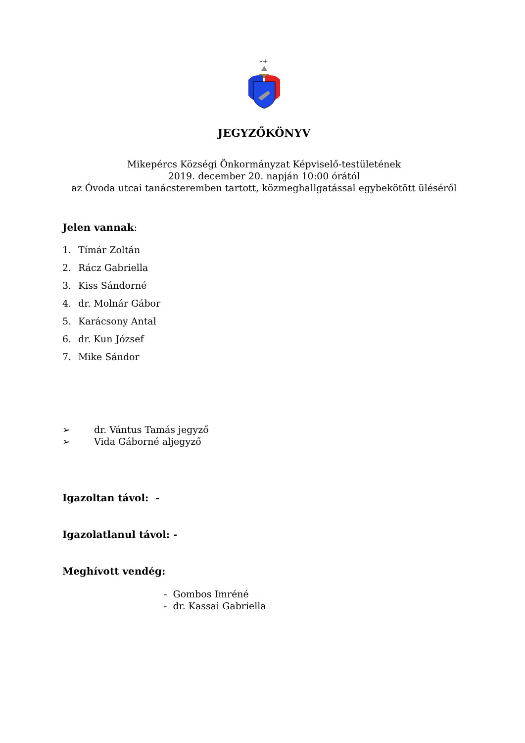-+
JEGYZŐKÖNYV
Mikepércs Községi Önkormányzat Képviselő-testületének
2019. december 20. napján 10:00 órától
az Óvoda utcai tanácsteremben tartott, közmeghallgatással egybekötött üléséről
Jelen vannak:
1. Tímár Zoltán
2. Rácz Gabriella
3. Kiss Sándorné
4. dr. Molnár Gábor
5. Karácsony Antal
6. dr. Kun József
7. Mike Sándor
➢ dr. Vántus Tamás jegyző
➢ Vida Gáborné aljegyző
Igazoltan távol: -
Igazolatlanul távol: -
Meghívott vendég:
- Gombos Imréné
- dr. Kassai Gabriella